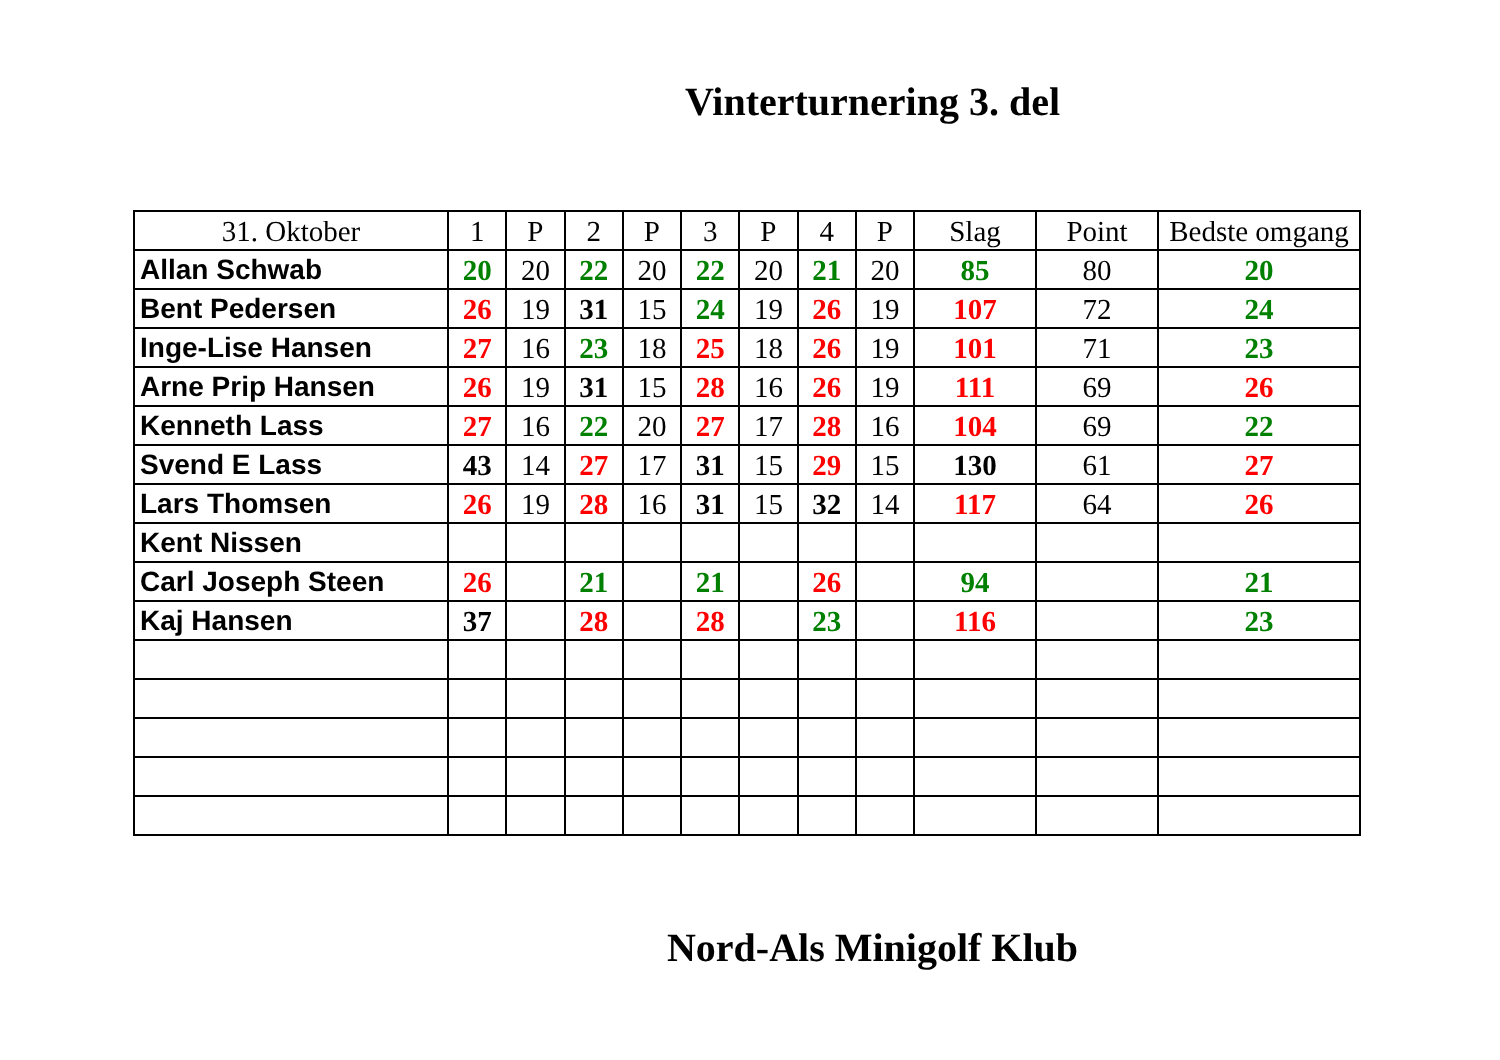Vinterturnering 3. del
| 31. Oktober | 1 | P | 2 | P | 3 | P | 4 | P | Slag | Point | Bedste omgang |
| --- | --- | --- | --- | --- | --- | --- | --- | --- | --- | --- | --- |
| Allan Schwab | 20 | 20 | 22 | 20 | 22 | 20 | 21 | 20 | 85 | 80 | 20 |
| Bent Pedersen | 26 | 19 | 31 | 15 | 24 | 19 | 26 | 19 | 107 | 72 | 24 |
| Inge-Lise Hansen | 27 | 16 | 23 | 18 | 25 | 18 | 26 | 19 | 101 | 71 | 23 |
| Arne Prip Hansen | 26 | 19 | 31 | 15 | 28 | 16 | 26 | 19 | 111 | 69 | 26 |
| Kenneth Lass | 27 | 16 | 22 | 20 | 27 | 17 | 28 | 16 | 104 | 69 | 22 |
| Svend E Lass | 43 | 14 | 27 | 17 | 31 | 15 | 29 | 15 | 130 | 61 | 27 |
| Lars Thomsen | 26 | 19 | 28 | 16 | 31 | 15 | 32 | 14 | 117 | 64 | 26 |
| Kent Nissen | | | | | | | | | | | |
| Carl Joseph Steen | 26 | | 21 | | 21 | | 26 | | 94 | | 21 |
| Kaj Hansen | 37 | | 28 | | 28 | | 23 | | 116 | | 23 |
Nord-Als Minigolf Klub